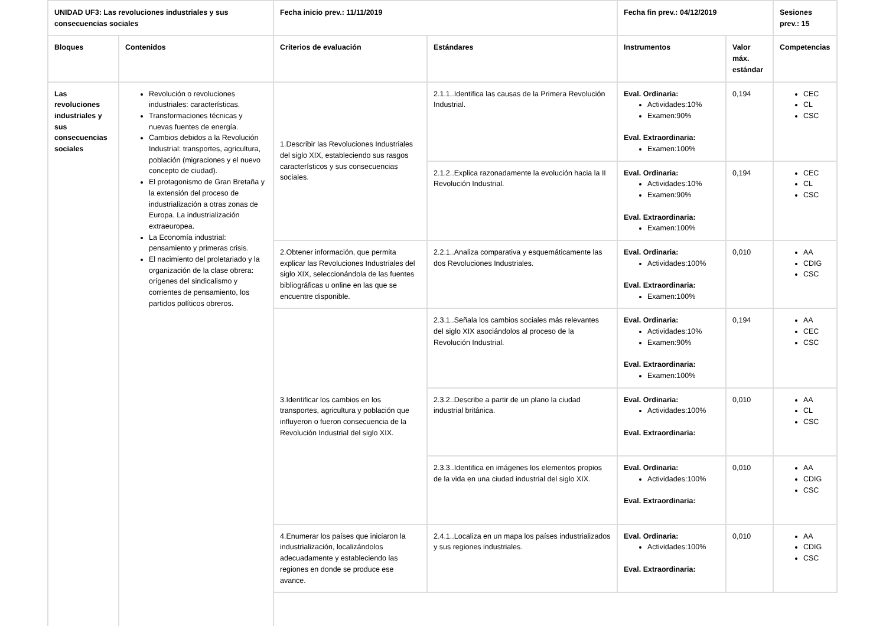| UNIDAD UF3: Las revoluciones industriales y sus consecuencias sociales | | Fecha inicio prev.: 11/11/2019 | | Fecha fin prev.: 04/12/2019 | | Sesiones prev.: 15 |
| --- | --- | --- | --- | --- | --- | --- |
| Bloques | Contenidos | Criterios de evaluación | Estándares | Instrumentos | Valor máx. estándar | Competencias |
| Las revoluciones industriales y sus consecuencias sociales | Revolución o revoluciones industriales: características. Transformaciones técnicas y nuevas fuentes de energía. Cambios debidos a la Revolución Industrial: transportes, agricultura, población (migraciones y el nuevo concepto de ciudad). El protagonismo de Gran Bretaña y la extensión del proceso de industrialización a otras zonas de Europa. La industrialización extraeuropea. La Economía industrial: pensamiento y primeras crisis. El nacimiento del proletariado y la organización de la clase obrera: orígenes del sindicalismo y corrientes de pensamiento, los partidos políticos obreros. | 1.Describir las Revoluciones Industriales del siglo XIX, estableciendo sus rasgos característicos y sus consecuencias sociales. | 2.1.1..Identifica las causas de la Primera Revolución Industrial. | Eval. Ordinaria: Actividades:10% Examen:90% Eval. Extraordinaria: Examen:100% | 0,194 | CEC CL CSC |
| | | | 2.1.2..Explica razonadamente la evolución hacia la II Revolución Industrial. | Eval. Ordinaria: Actividades:10% Examen:90% Eval. Extraordinaria: Examen:100% | 0,194 | CEC CL CSC |
| | | 2.Obtener información, que permita explicar las Revoluciones Industriales del siglo XIX, seleccionándola de las fuentes bibliográficas u online en las que se encuentre disponible. | 2.2.1..Analiza comparativa y esquemáticamente las dos Revoluciones Industriales. | Eval. Ordinaria: Actividades:100% Eval. Extraordinaria: Examen:100% | 0,010 | AA CDIG CSC |
| | | 3.Identificar los cambios en los transportes, agricultura y población que influyeron o fueron consecuencia de la Revolución Industrial del siglo XIX. | 2.3.1..Señala los cambios sociales más relevantes del siglo XIX asociándolos al proceso de la Revolución Industrial. | Eval. Ordinaria: Actividades:10% Examen:90% Eval. Extraordinaria: Examen:100% | 0,194 | AA CEC CSC |
| | | | 2.3.2..Describe a partir de un plano la ciudad industrial británica. | Eval. Ordinaria: Actividades:100% Eval. Extraordinaria: | 0,010 | AA CL CSC |
| | | | 2.3.3..Identifica en imágenes los elementos propios de la vida en una ciudad industrial del siglo XIX. | Eval. Ordinaria: Actividades:100% Eval. Extraordinaria: | 0,010 | AA CDIG CSC |
| | | 4.Enumerar los países que iniciaron la industrialización, localizándolos adecuadamente y estableciendo las regiones en donde se produce ese avance. | 2.4.1..Localiza en un mapa los países industrializados y sus regiones industriales. | Eval. Ordinaria: Actividades:100% Eval. Extraordinaria: | 0,010 | AA CDIG CSC |